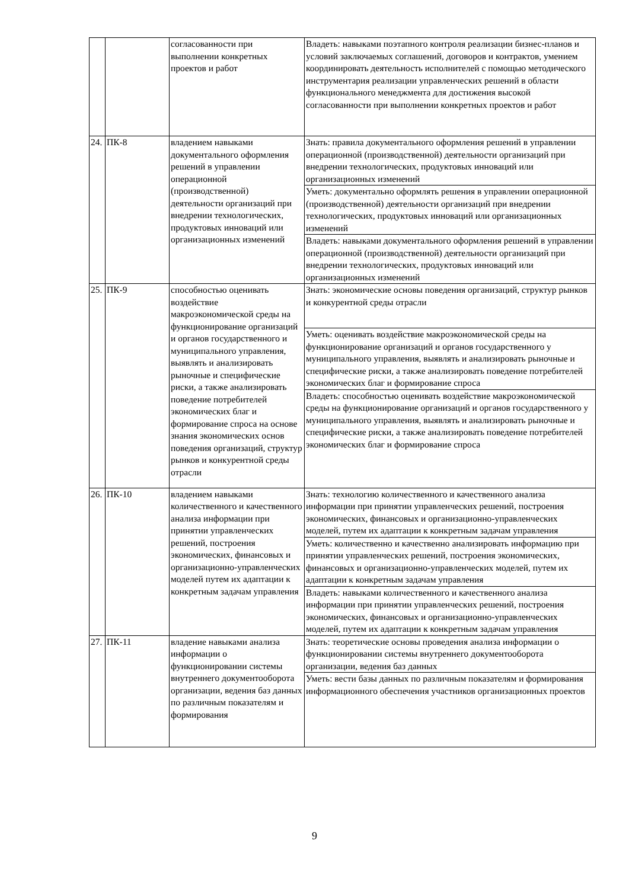| | | согласованности при выполнении конкретных проектов и работ | Владеть: навыками поэтапного контроля реализации бизнес-планов и условий заключаемых соглашений, договоров и контрактов, умением координировать деятельность исполнителей с помощью методического инструментария реализации управленческих решений в области функционального менеджмента для достижения высокой согласованности при выполнении конкретных проектов и работ |
| 24. | ПК-8 | владением навыками документального оформления решений в управлении операционной (производственной) деятельности организаций при внедрении технологических, продуктовых инноваций или организационных изменений | Знать: правила документального оформления решений в управлении операционной (производственной) деятельности организаций при внедрении технологических, продуктовых инноваций или организационных изменений |
| | | | Уметь: документально оформлять решения в управлении операционной (производственной) деятельности организаций при внедрении технологических, продуктовых инноваций или организационных изменений |
| | | | Владеть: навыками документального оформления решений в управлении операционной (производственной) деятельности организаций при внедрении технологических, продуктовых инноваций или организационных изменений |
| 25. | ПК-9 | способностью оценивать воздействие макроэкономической среды на функционирование организаций и органов государственного и муниципального управления, выявлять и анализировать рыночные и специфические риски, а также анализировать поведение потребителей экономических благ и формирование спроса на основе знания экономических основ поведения организаций, структур рынков и конкурентной среды отрасли | Знать: экономические основы поведения организаций, структур рынков и конкурентной среды отрасли |
| | | | Уметь: оценивать воздействие макроэкономической среды на функционирование организаций и органов государственного у муниципального управления, выявлять и анализировать рыночные и специфические риски, а также анализировать поведение потребителей экономических благ и формирование спроса |
| | | | Владеть: способностью оценивать воздействие макроэкономической среды на функционирование организаций и органов государственного у муниципального управления, выявлять и анализировать рыночные и специфические риски, а также анализировать поведение потребителей экономических благ и формирование спроса |
| 26. | ПК-10 | владением навыками количественного и качественного анализа информации при принятии управленческих решений, построения экономических, финансовых и организационно-управленческих моделей путем их адаптации к конкретным задачам управления | Знать: технологию количественного и качественного анализа информации при принятии управленческих решений, построения экономических, финансовых и организационно-управленческих моделей, путем их адаптации к конкретным задачам управления |
| | | | Уметь: количественно и качественно анализировать информацию при принятии управленческих решений, построения экономических, финансовых и организационно-управленческих моделей, путем их адаптации к конкретным задачам управления |
| | | | Владеть: навыками количественного и качественного анализа информации при принятии управленческих решений, построения экономических, финансовых и организационно-управленческих моделей, путем их адаптации к конкретным задачам управления |
| 27. | ПК-11 | владение навыками анализа информации о функционировании системы внутреннего документооборота организации, ведения баз данных по различным показателям и формирования | Знать: теоретические основы проведения анализа информации о функционировании системы внутреннего документооборота организации, ведения баз данных |
| | | | Уметь: вести базы данных по различным показателям и формирования информационного обеспечения участников организационных проектов |
9